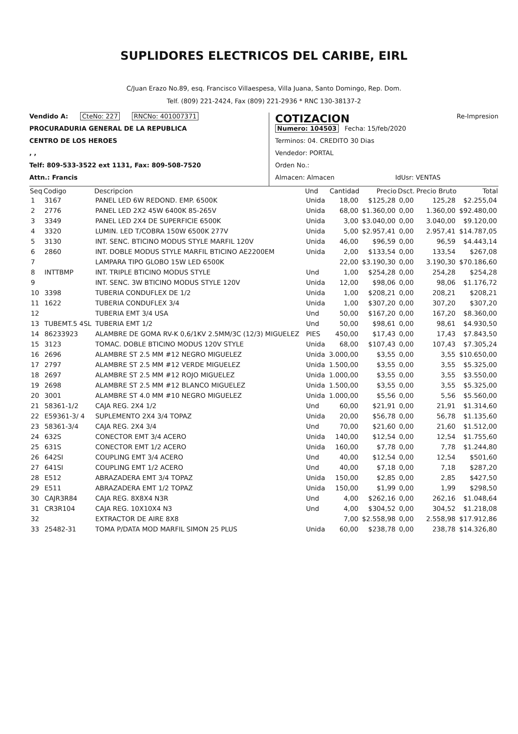SUPLIDORES ELECTRICOS DEL CARIBE, EIRL
C/Juan Erazo No.89, esq. Francisco Villaespesa, Villa Juana, Santo Domingo, Rep. Dom.
Telf. (809) 221-2424, Fax (809) 221-2936 * RNC 130-38137-2
Vendido A: CteNo: 227 RNCNo: 401007371
PROCURADURIA GENERAL DE LA REPUBLICA
CENTRO DE LOS HEROES
, ,
Telf: 809-533-3522 ext 1131, Fax: 809-508-7520
Attn.: Francis
COTIZACION Re-Impresion
Numero: 104503 Fecha: 15/feb/2020
Terminos: 04. CREDITO 30 Dias
Vendedor: PORTAL
Orden No.:
Almacen: Almacen IdUsr: VENTAS
| Seq | Codigo | Descripcion | Und | Cantidad | Precio | Dsct. | Precio Bruto | Total |
| --- | --- | --- | --- | --- | --- | --- | --- | --- |
| 1 | 3167 | PANEL LED 6W REDOND. EMP. 6500K | Unida | 18,00 | $125,28 | 0,00 | 125,28 | $2.255,04 |
| 2 | 2776 | PANEL LED 2X2 45W 6400K 85-265V | Unida | 68,00 | $1.360,00 | 0,00 | 1.360,00 | $92.480,00 |
| 3 | 3349 | PANEL LED 2X4 DE SUPERFICIE 6500K | Unida | 3,00 | $3.040,00 | 0,00 | 3.040,00 | $9.120,00 |
| 4 | 3320 | LUMIN. LED T/COBRA 150W 6500K 277V | Unida | 5,00 | $2.957,41 | 0,00 | 2.957,41 | $14.787,05 |
| 5 | 3130 | INT. SENC. BTICINO MODUS STYLE MARFIL 120V | Unida | 46,00 | $96,59 | 0,00 | 96,59 | $4.443,14 |
| 6 | 2860 | INT. DOBLE MODUS STYLE MARFIL BTICINO AE2200EM | Unida | 2,00 | $133,54 | 0,00 | 133,54 | $267,08 |
| 7 | | LAMPARA TIPO GLOBO 15W LED 6500K | | 22,00 | $3.190,30 | 0,00 | 3.190,30 | $70.186,60 |
| 8 | INTTBMP | INT. TRIPLE BTICINO MODUS STYLE | Und | 1,00 | $254,28 | 0,00 | 254,28 | $254,28 |
| 9 | | INT. SENC. 3W BTICINO MODUS STYLE 120V | Unida | 12,00 | $98,06 | 0,00 | 98,06 | $1.176,72 |
| 10 | 3398 | TUBERIA CONDUFLEX DE 1/2 | Unida | 1,00 | $208,21 | 0,00 | 208,21 | $208,21 |
| 11 | 1622 | TUBERIA CONDUFLEX 3/4 | Unida | 1,00 | $307,20 | 0,00 | 307,20 | $307,20 |
| 12 | | TUBERIA EMT 3/4 USA | Und | 50,00 | $167,20 | 0,00 | 167,20 | $8.360,00 |
| 13 | TUBEMT.5 4SL | TUBERIA EMT 1/2 | Und | 50,00 | $98,61 | 0,00 | 98,61 | $4.930,50 |
| 14 | 86233923 | ALAMBRE DE GOMA RV-K 0,6/1KV 2.5MM/3C (12/3) MIGUELEZ | PIES | 450,00 | $17,43 | 0,00 | 17,43 | $7.843,50 |
| 15 | 3123 | TOMAC. DOBLE BTICINO MODUS 120V STYLE | Unida | 68,00 | $107,43 | 0,00 | 107,43 | $7.305,24 |
| 16 | 2696 | ALAMBRE ST 2.5 MM #12 NEGRO MIGUELEZ | Unida | 3.000,00 | $3,55 | 0,00 | 3,55 | $10.650,00 |
| 17 | 2797 | ALAMBRE ST 2.5 MM #12 VERDE MIGUELEZ | Unida | 1.500,00 | $3,55 | 0,00 | 3,55 | $5.325,00 |
| 18 | 2697 | ALAMBRE ST 2.5 MM #12 ROJO MIGUELEZ | Unida | 1.000,00 | $3,55 | 0,00 | 3,55 | $3.550,00 |
| 19 | 2698 | ALAMBRE ST 2.5 MM #12 BLANCO MIGUELEZ | Unida | 1.500,00 | $3,55 | 0,00 | 3,55 | $5.325,00 |
| 20 | 3001 | ALAMBRE ST 4.0 MM #10 NEGRO MIGUELEZ | Unida | 1.000,00 | $5,56 | 0,00 | 5,56 | $5.560,00 |
| 21 | 58361-1/2 | CAJA REG. 2X4 1/2 | Und | 60,00 | $21,91 | 0,00 | 21,91 | $1.314,60 |
| 22 | E59361-3/ 4 | SUPLEMENTO 2X4 3/4 TOPAZ | Unida | 20,00 | $56,78 | 0,00 | 56,78 | $1.135,60 |
| 23 | 58361-3/4 | CAJA REG. 2X4 3/4 | Und | 70,00 | $21,60 | 0,00 | 21,60 | $1.512,00 |
| 24 | 632S | CONECTOR EMT 3/4 ACERO | Unida | 140,00 | $12,54 | 0,00 | 12,54 | $1.755,60 |
| 25 | 631S | CONECTOR EMT 1/2 ACERO | Unida | 160,00 | $7,78 | 0,00 | 7,78 | $1.244,80 |
| 26 | 642SI | COUPLING EMT 3/4 ACERO | Und | 40,00 | $12,54 | 0,00 | 12,54 | $501,60 |
| 27 | 641SI | COUPLING EMT 1/2 ACERO | Und | 40,00 | $7,18 | 0,00 | 7,18 | $287,20 |
| 28 | E512 | ABRAZADERA EMT 3/4 TOPAZ | Unida | 150,00 | $2,85 | 0,00 | 2,85 | $427,50 |
| 29 | E511 | ABRAZADERA EMT 1/2 TOPAZ | Unida | 150,00 | $1,99 | 0,00 | 1,99 | $298,50 |
| 30 | CAJR3R84 | CAJA REG. 8X8X4 N3R | Und | 4,00 | $262,16 | 0,00 | 262,16 | $1.048,64 |
| 31 | CR3R104 | CAJA REG. 10X10X4 N3 | Und | 4,00 | $304,52 | 0,00 | 304,52 | $1.218,08 |
| 32 | | EXTRACTOR DE AIRE 8X8 | | 7,00 | $2.558,98 | 0,00 | 2.558,98 | $17.912,86 |
| 33 | 25482-31 | TOMA P/DATA MOD MARFIL SIMON 25 PLUS | Unida | 60,00 | $238,78 | 0,00 | 238,78 | $14.326,80 |